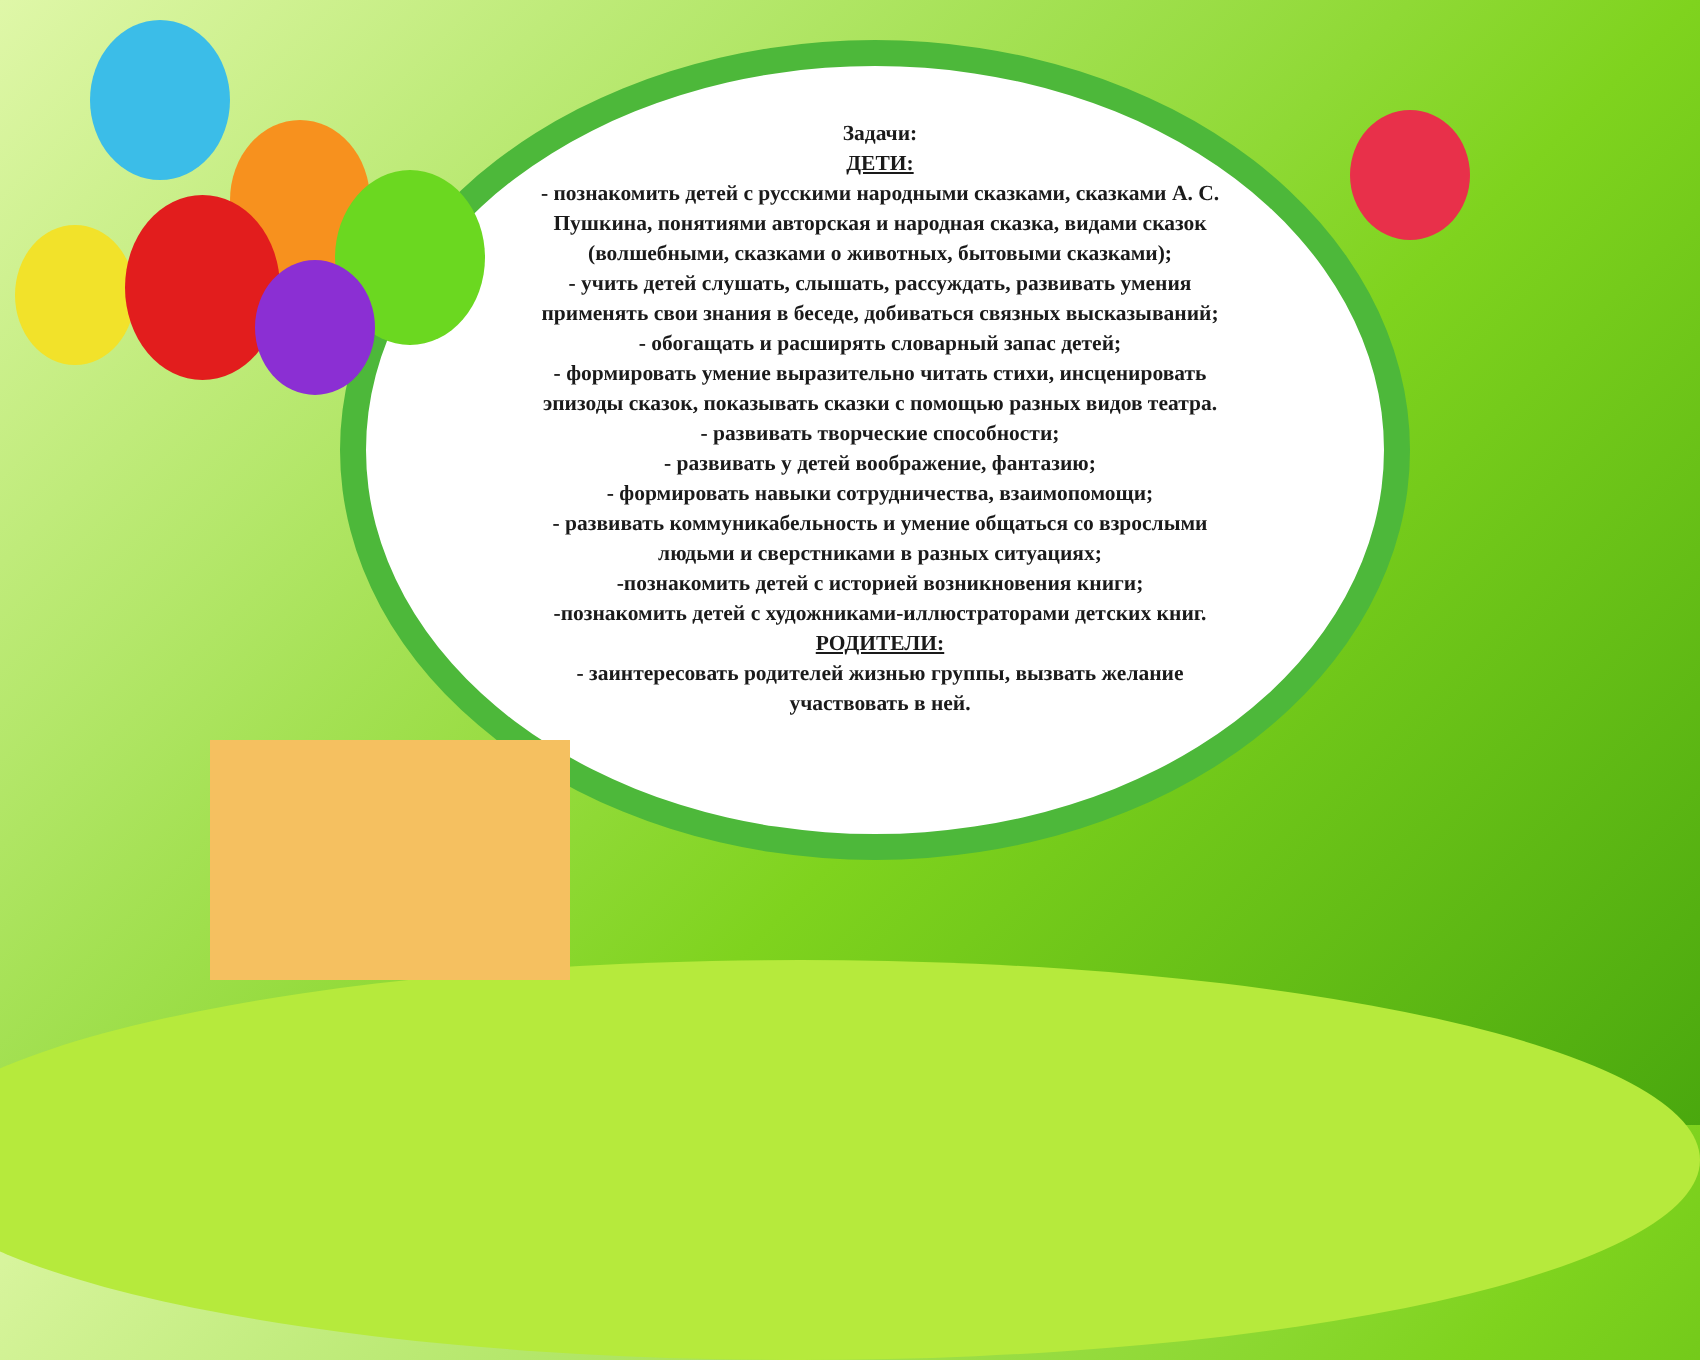Задачи:
ДЕТИ:
- познакомить детей с русскими народными сказками, сказками А. С. Пушкина, понятиями авторская и народная сказка, видами сказок (волшебными, сказками о животных, бытовыми сказками);
- учить детей слушать, слышать, рассуждать, развивать умения применять свои знания в беседе, добиваться связных высказываний;
- обогащать и расширять словарный запас детей;
- формировать умение выразительно читать стихи, инсценировать эпизоды сказок, показывать сказки с помощью разных видов театра.
- развивать творческие способности;
- развивать у детей воображение, фантазию;
- формировать навыки сотрудничества, взаимопомощи;
- развивать коммуникабельность и умение общаться со взрослыми людьми и сверстниками в разных ситуациях;
-познакомить детей с историей возникновения книги;
-познакомить детей с художниками-иллюстраторами детских книг.
РОДИТЕЛИ:
- заинтересовать родителей жизнью группы, вызвать желание участвовать в ней.